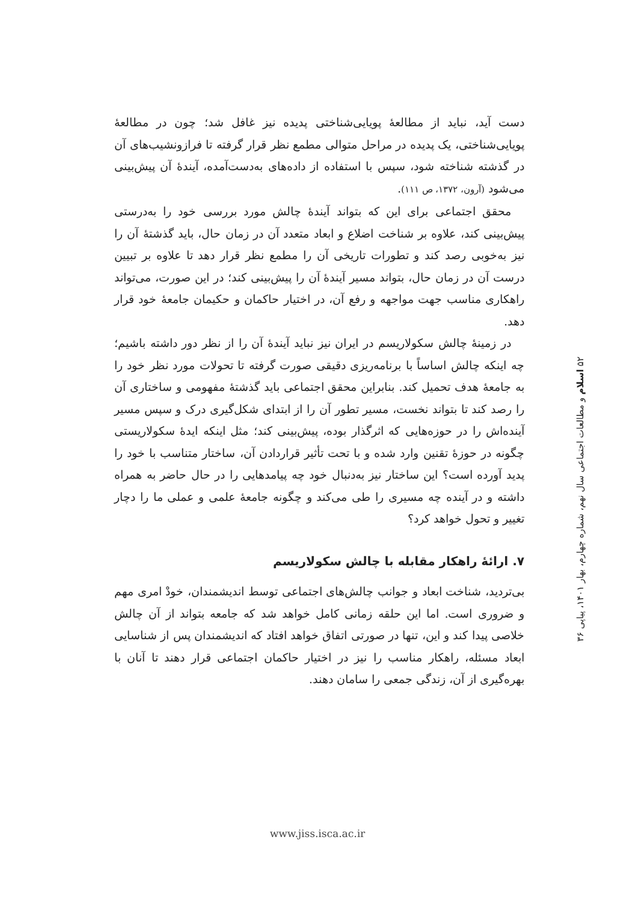دست آید، نباید از مطالعهٔ پویایی‌شناختی پدیده نیز غافل شد؛ چون در مطالعهٔ پویایی‌شناختی، یک پدیده در مراحل متوالی مطمع نظر قرار گرفته تا فرازونشیب‌های آن در گذشته شناخته شود، سپس با استفاده از داده‌های به‌دست‌آمده، آیندهٔ آن پیش‌بینی می‌شود (آرون، ۱۳۷۲، ص ۱۱۱).
محقق اجتماعی برای این که بتواند آیندهٔ چالش مورد بررسی خود را به‌درستی پیش‌بینی کند، علاوه بر شناخت اضلاع و ابعاد متعدد آن در زمان حال، باید گذشتهٔ آن را نیز به‌خوبی رصد کند و تطورات تاریخی آن را مطمع نظر قرار دهد تا علاوه بر تبیین درست آن در زمان حال، بتواند مسیر آیندهٔ آن را پیش‌بینی کند؛ در این صورت، می‌تواند راهکاری مناسب جهت مواجهه و رفع آن، در اختیار حاکمان و حکیمان جامعهٔ خود قرار دهد.
در زمینهٔ چالش سکولاریسم در ایران نیز نباید آیندهٔ آن را از نظر دور داشته باشیم؛ چه اینکه چالش اساساً با برنامه‌ریزی دقیقی صورت گرفته تا تحولات مورد نظر خود را به جامعهٔ هدف تحمیل کند. بنابراین محقق اجتماعی باید گذشتهٔ مفهومی و ساختاری آن را رصد کند تا بتواند نخست، مسیر تطور آن را از ابتدای شکل‌گیری درک و سپس مسیر آینده‌اش را در حوزه‌هایی که اثرگذار بوده، پیش‌بینی کند؛ مثل اینکه ایدهٔ سکولاریستی چگونه در حوزهٔ تقنین وارد شده و با تحت تأثیر قراردادن آن، ساختار متناسب با خود را پدید آورده است؟ این ساختار نیز به‌دنبال خود چه پیامدهایی را در حال حاضر به همراه داشته و در آینده چه مسیری را طی می‌کند و چگونه جامعهٔ علمی و عملی ما را دچار تغییر و تحول خواهد کرد؟
۷. ارائهٔ راهکار مقابله با چالش سکولاریسم
بی‌تردید، شناخت ابعاد و جوانب چالش‌های اجتماعی توسط اندیشمندان، خودْ امری مهم و ضروری است. اما این حلقه زمانی کامل خواهد شد که جامعه بتواند از آن چالش خلاصی پیدا کند و این، تنها در صورتی اتفاق خواهد افتاد که اندیشمندان پس از شناسایی ابعاد مسئله، راهکار مناسب را نیز در اختیار حاکمان اجتماعی قرار دهند تا آنان با بهره‌گیری از آن، زندگی جمعی را سامان دهند.
۵۲ اسلام و مطالعات اجتماعی سال نهم، شماره چهارم، بهار ۱۴۰۱، پیاپی ۳۶
www.jiss.isca.ac.ir